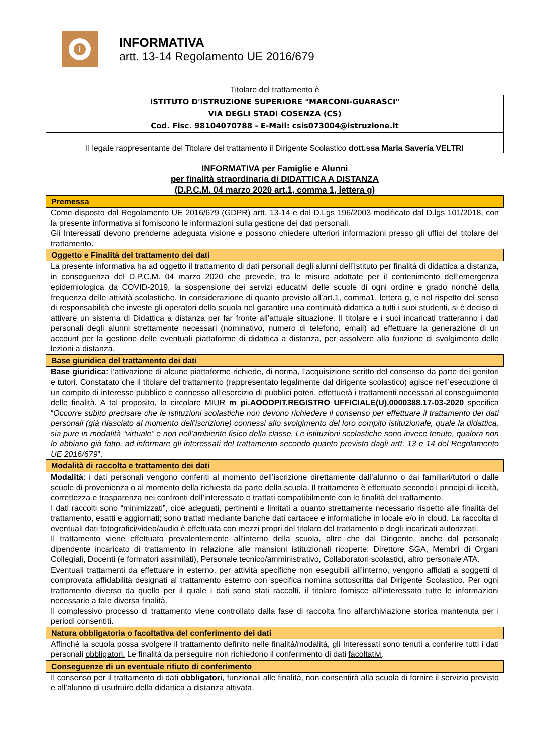i
INFORMATIVA
artt. 13-14 Regolamento UE 2016/679
Titolare del trattamento è
ISTITUTO D'ISTRUZIONE SUPERIORE "MARCONI-GUARASCI"
VIA DEGLI STADI COSENZA (CS)
Cod. Fisc. 98104070788 - E-Mail: csis073004@istruzione.it
Il legale rappresentante del Titolare del trattamento il Dirigente Scolastico dott.ssa Maria Saveria VELTRI
INFORMATIVA per Famiglie e Alunni
per finalità straordinaria di DIDATTICA A DISTANZA
(D.P.C.M. 04 marzo 2020 art.1, comma 1, lettera g)
Premessa
Come disposto dal Regolamento UE 2016/679 (GDPR) artt. 13-14 e dal D.Lgs 196/2003 modificato dal D.lgs 101/2018, con la presente informativa si forniscono le informazioni sulla gestione dei dati personali.
Gli Interessati devono prenderne adeguata visione e possono chiedere ulteriori informazioni presso gli uffici del titolare del trattamento.
Oggetto e Finalità del trattamento dei dati
La presente informativa ha ad oggetto il trattamento di dati personali degli alunni dell’Istituto per finalità di didattica a distanza, in conseguenza del D.P.C.M. 04 marzo 2020 che prevede, tra le misure adottate per il contenimento dell’emergenza epidemiologica da COVID-2019, la sospensione dei servizi educativi delle scuole di ogni ordine e grado nonché della frequenza delle attività scolastiche. In considerazione di quanto previsto all’art.1, comma1, lettera g, e nel rispetto del senso di responsabilità che investe gli operatori della scuola nel garantire una continuità didattica a tutti i suoi studenti, si è deciso di attivare un sistema di Didattica a distanza per far fronte all’attuale situazione. Il titolare e i suoi incaricati tratteranno i dati personali degli alunni strettamente necessari (nominativo, numero di telefono, email) ad effettuare la generazione di un account per la gestione delle eventuali piattaforme di didattica a distanza, per assolvere alla funzione di svolgimento delle lezioni a distanza.
Base giuridica del trattamento dei dati
Base giuridica: l’attivazione di alcune piattaforme richiede, di norma, l’acquisizione scritto del consenso da parte dei genitori e tutori. Constatato che il titolare del trattamento (rappresentato legalmente dal dirigente scolastico) agisce nell’esecuzione di un compito di interesse pubblico e connesso all’esercizio di pubblici poteri, effettuerà i trattamenti necessari al conseguimento delle finalità. A tal proposito, la circolare MIUR m_pi.AOODPIT.REGISTRO UFFICIALE(U).0000388.17-03-2020 specifica “Occorre subito precisare che le istituzioni scolastiche non devono richiedere il consenso per effettuare il trattamento dei dati personali (già rilasciato al momento dell’iscrizione) connessi allo svolgimento del loro compito istituzionale, quale la didattica, sia pure in modalità “virtuale” e non nell’ambiente fisico della classe. Le istituzioni scolastiche sono invece tenute, qualora non lo abbiano già fatto, ad informare gli interessati del trattamento secondo quanto previsto dagli artt. 13 e 14 del Regolamento UE 2016/679”.
Modalità di raccolta e trattamento dei dati
Modalità: i dati personali vengono conferiti al momento dell’iscrizione direttamente dall’alunno o dai familiari/tutori o dalle scuole di provenienza o al momento della richiesta da parte della scuola. Il trattamento è effettuato secondo i principi di liceità, correttezza e trasparenza nei confronti dell’interessato e trattati compatibilmente con le finalità del trattamento.
I dati raccolti sono “minimizzati”, cioè adeguati, pertinenti e limitati a quanto strettamente necessario rispetto alle finalità del trattamento, esatti e aggiornati; sono trattati mediante banche dati cartacee e informatiche in locale e/o in cloud. La raccolta di eventuali dati fotografici/video/audio è effettuata con mezzi propri del titolare del trattamento o degli incaricati autorizzati.
Il trattamento viene effettuato prevalentemente all'interno della scuola, oltre che dal Dirigente, anche dal personale dipendente incaricato di trattamento in relazione alle mansioni istituzionali ricoperte: Direttore SGA, Membri di Organi Collegiali, Docenti (e formatori assimilati), Personale tecnico/amministrativo, Collaboratori scolastici, altro personale ATA.
Eventuali trattamenti da effettuare in esterno, per attività specifiche non eseguibili all’interno, vengono affidati a soggetti di comprovata affidabilità designati al trattamento esterno con specifica nomina sottoscritta dal Dirigente Scolastico. Per ogni trattamento diverso da quello per il quale i dati sono stati raccolti, il titolare fornisce all’interessato tutte le informazioni necessarie a tale diversa finalità.
Il complessivo processo di trattamento viene controllato dalla fase di raccolta fino all'archiviazione storica mantenuta per i periodi consentiti.
Natura obbligatoria o facoltativa del conferimento dei dati
Affinché la scuola possa svolgere il trattamento definito nelle finalità/modalità, gli Interessati sono tenuti a conferire tutti i dati personali obbligatori. Le finalità da perseguire non richiedono il conferimento di dati facoltativi.
Conseguenze di un eventuale rifiuto di conferimento
Il consenso per il trattamento di dati obbligatori, funzionali alle finalità, non consentirà alla scuola di fornire il servizio previsto e all’alunno di usufruire della didattica a distanza attivata.